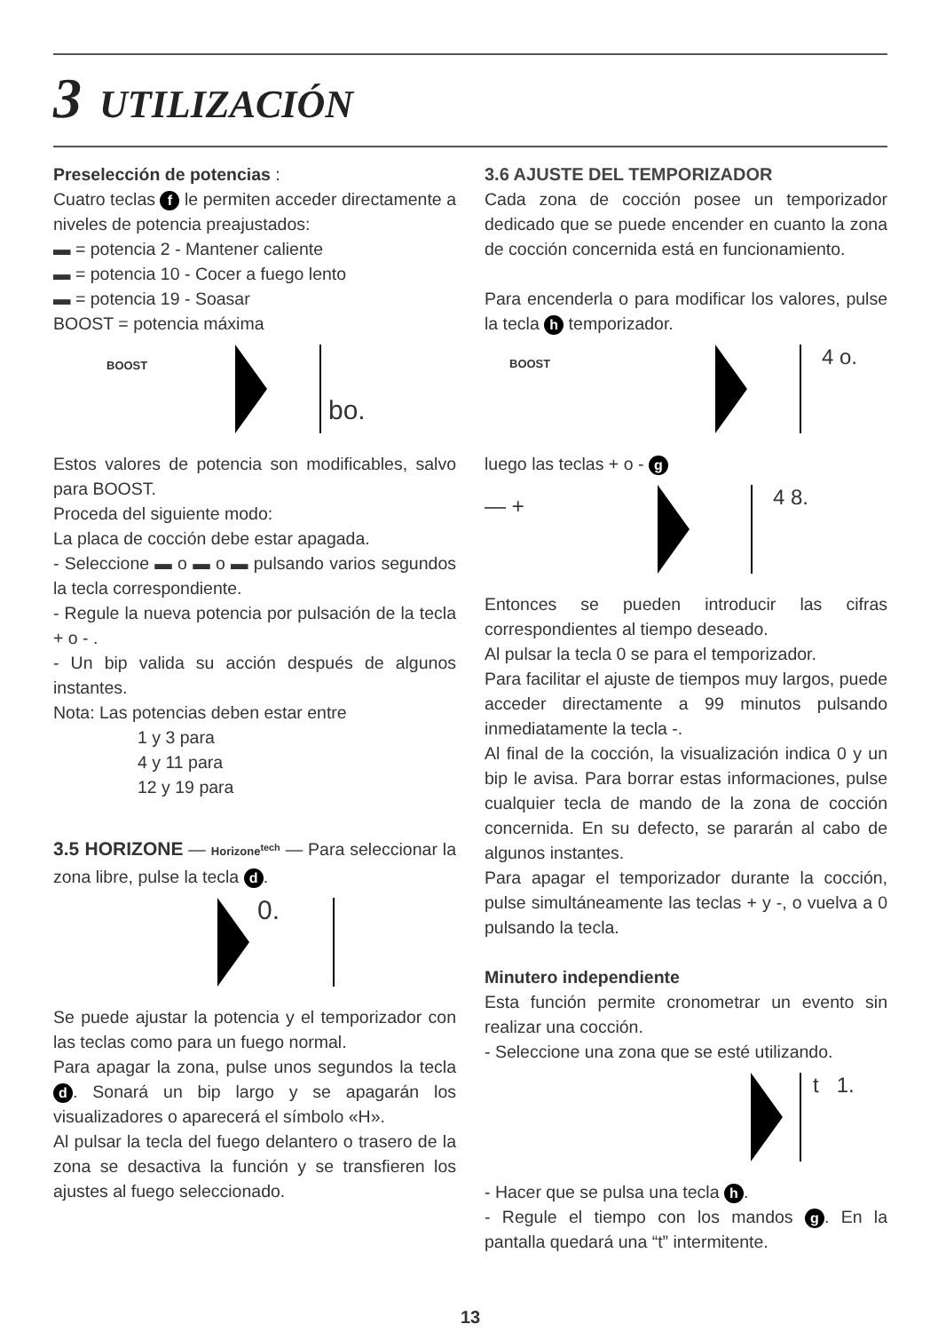3 UTILIZACIÓN
Preselección de potencias :
Cuatro teclas f le permiten acceder directamente a niveles de potencia preajustados:
▬ = potencia 2 - Mantener caliente
▬ = potencia 10 - Cocer a fuego lento
▬ = potencia 19 - Soasar
BOOST = potencia máxima
BOOST
bo.
Estos valores de potencia son modificables, salvo para BOOST.
Proceda del siguiente modo:
La placa de cocción debe estar apagada.
- Seleccione ▬ o ▬ o ▬ pulsando varios segundos la tecla correspondiente.
- Regule la nueva potencia por pulsación de la tecla + o - .
- Un bip valida su acción después de algunos instantes.
Nota: Las potencias deben estar entre
1 y 3 para
4 y 11 para
12 y 19 para
3.5 HORIZONE — Horizone<sup>tech</sup> — Para seleccionar la zona libre, pulse la tecla d.
0.
Se puede ajustar la potencia y el temporizador con las teclas como para un fuego normal.
Para apagar la zona, pulse unos segundos la tecla d. Sonará un bip largo y se apagarán los visualizadores o aparecerá el símbolo «H».
Al pulsar la tecla del fuego delantero o trasero de la zona se desactiva la función y se transfieren los ajustes al fuego seleccionado.
3.6 AJUSTE DEL TEMPORIZADOR
Cada zona de cocción posee un temporizador dedicado que se puede encender en cuanto la zona de cocción concernida está en funcionamiento.
Para encenderla o para modificar los valores, pulse la tecla h temporizador.
BOOST 4 o.
luego las teclas + o - g
— + 4 8.
Entonces se pueden introducir las cifras correspondientes al tiempo deseado.
Al pulsar la tecla 0 se para el temporizador.
Para facilitar el ajuste de tiempos muy largos, puede acceder directamente a 99 minutos pulsando inmediatamente la tecla -.
Al final de la cocción, la visualización indica 0 y un bip le avisa. Para borrar estas informaciones, pulse cualquier tecla de mando de la zona de cocción concernida. En su defecto, se pararán al cabo de algunos instantes.
Para apagar el temporizador durante la cocción, pulse simultáneamente las teclas + y -, o vuelva a 0 pulsando la tecla.
Minutero independiente
Esta función permite cronometrar un evento sin realizar una cocción.
- Seleccione una zona que se esté utilizando.
t 1.
- Hacer que se pulsa una tecla h.
- Regule el tiempo con los mandos g. En la pantalla quedará una “t” intermitente.
13